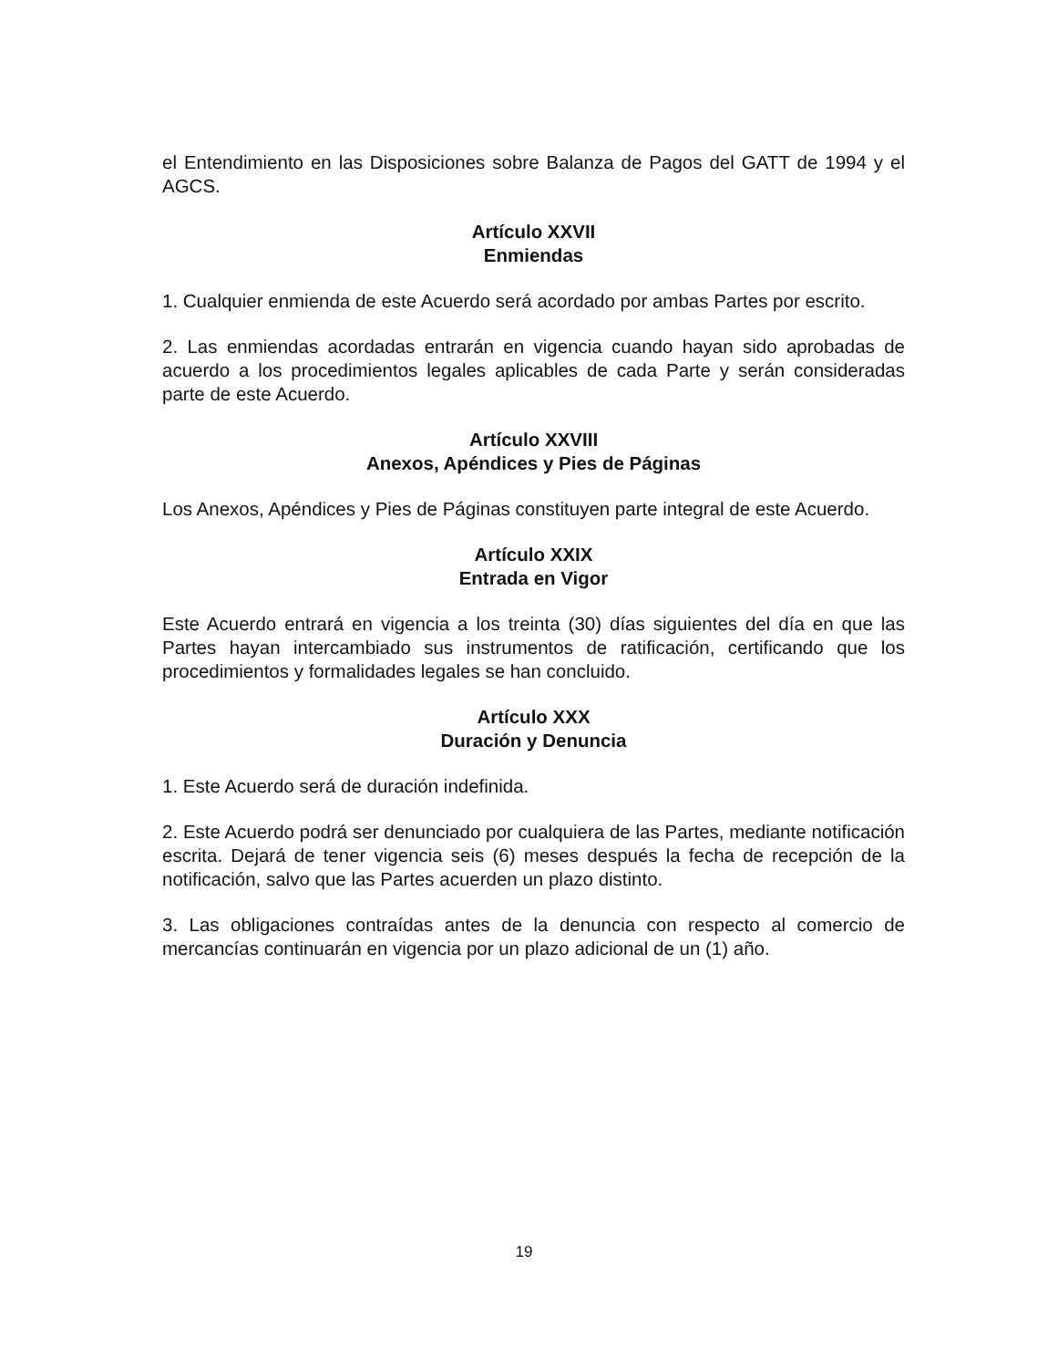el Entendimiento en las Disposiciones sobre Balanza de Pagos del GATT de 1994 y el AGCS.
Artículo XXVII
Enmiendas
1. Cualquier enmienda de este Acuerdo será acordado por ambas Partes por escrito.
2. Las enmiendas acordadas entrarán en vigencia cuando hayan sido aprobadas de acuerdo a los procedimientos legales aplicables de cada Parte y serán consideradas parte de este Acuerdo.
Artículo XXVIII
Anexos, Apéndices y Pies de Páginas
Los Anexos, Apéndices y Pies de Páginas constituyen parte integral de este Acuerdo.
Artículo XXIX
Entrada en Vigor
Este Acuerdo entrará en vigencia a los treinta (30) días siguientes del día en que las Partes hayan intercambiado sus instrumentos de ratificación, certificando que los procedimientos y formalidades legales se han concluido.
Artículo XXX
Duración y Denuncia
1. Este Acuerdo será de duración indefinida.
2. Este Acuerdo podrá ser denunciado por cualquiera de las Partes, mediante notificación escrita. Dejará de tener vigencia seis (6) meses después la fecha de recepción de la notificación, salvo que las Partes acuerden un plazo distinto.
3. Las obligaciones contraídas antes de la denuncia con respecto al comercio de mercancías continuarán en vigencia por un plazo adicional de un (1) año.
19